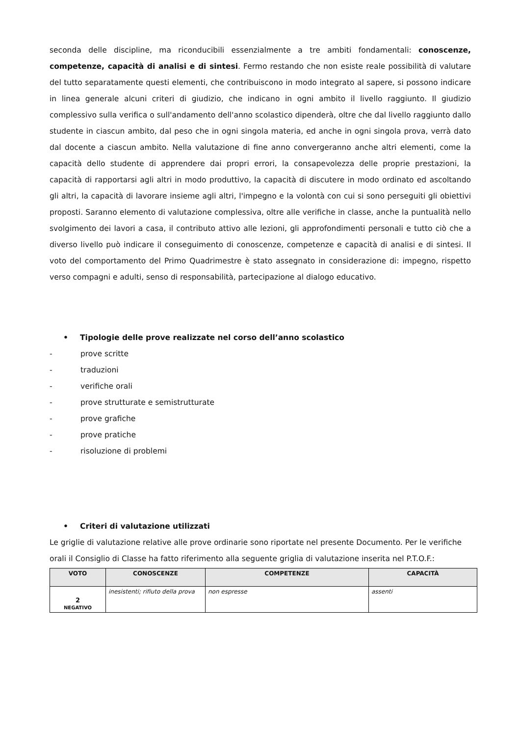seconda delle discipline, ma riconducibili essenzialmente a tre ambiti fondamentali: conoscenze, competenze, capacità di analisi e di sintesi. Fermo restando che non esiste reale possibilità di valutare del tutto separatamente questi elementi, che contribuiscono in modo integrato al sapere, si possono indicare in linea generale alcuni criteri di giudizio, che indicano in ogni ambito il livello raggiunto. Il giudizio complessivo sulla verifica o sull'andamento dell'anno scolastico dipenderà, oltre che dal livello raggiunto dallo studente in ciascun ambito, dal peso che in ogni singola materia, ed anche in ogni singola prova, verrà dato dal docente a ciascun ambito. Nella valutazione di fine anno convergeranno anche altri elementi, come la capacità dello studente di apprendere dai propri errori, la consapevolezza delle proprie prestazioni, la capacità di rapportarsi agli altri in modo produttivo, la capacità di discutere in modo ordinato ed ascoltando gli altri, la capacità di lavorare insieme agli altri, l'impegno e la volontà con cui si sono perseguiti gli obiettivi proposti. Saranno elemento di valutazione complessiva, oltre alle verifiche in classe, anche la puntualità nello svolgimento dei lavori a casa, il contributo attivo alle lezioni, gli approfondimenti personali e tutto ciò che a diverso livello può indicare il conseguimento di conoscenze, competenze e capacità di analisi e di sintesi. Il voto del comportamento del Primo Quadrimestre è stato assegnato in considerazione di: impegno, rispetto verso compagni e adulti, senso di responsabilità, partecipazione al dialogo educativo.
• Tipologie delle prove realizzate nel corso dell’anno scolastico
- prove scritte
- traduzioni
- verifiche orali
- prove strutturate e semistrutturate
- prove grafiche
- prove pratiche
- risoluzione di problemi
• Criteri di valutazione utilizzati
Le griglie di valutazione relative alle prove ordinarie sono riportate nel presente Documento. Per le verifiche orali il Consiglio di Classe ha fatto riferimento alla seguente griglia di valutazione inserita nel P.T.O.F.:
| VOTO | CONOSCENZE | COMPETENZE | CAPACITÀ |
| --- | --- | --- | --- |
| 2 NEGATIVO | inesistenti; rifiuto della prova | non espresse | assenti |